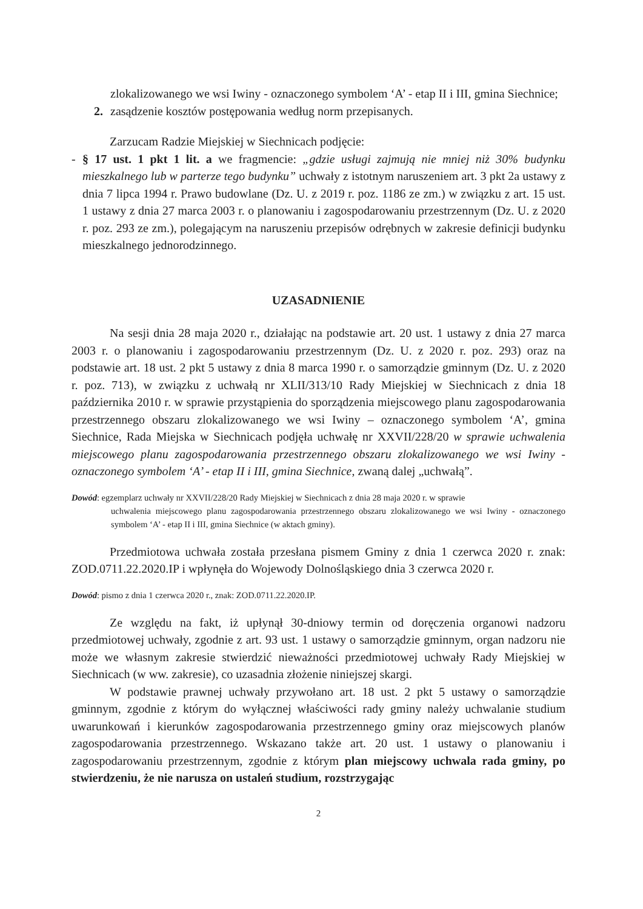zlokalizowanego we wsi Iwiny - oznaczonego symbolem ‘A’ - etap II i III, gmina Siechnice;
2. zasądzenie kosztów postępowania według norm przepisanych.
Zarzucam Radzie Miejskiej w Siechnicach podjęcie:
- § 17 ust. 1 pkt 1 lit. a we fragmencie: „gdzie usługi zajmują nie mniej niż 30% budynku mieszkalnego lub w parterze tego budynku” uchwały z istotnym naruszeniem art. 3 pkt 2a ustawy z dnia 7 lipca 1994 r. Prawo budowlane (Dz. U. z 2019 r. poz. 1186 ze zm.) w związku z art. 15 ust. 1 ustawy z dnia 27 marca 2003 r. o planowaniu i zagospodarowaniu przestrzennym (Dz. U. z 2020 r. poz. 293 ze zm.), polegającym na naruszeniu przepisów odrębnych w zakresie definicji budynku mieszkalnego jednorodzinnego.
UZASADNIENIE
Na sesji dnia 28 maja 2020 r., działając na podstawie art. 20 ust. 1 ustawy z dnia 27 marca 2003 r. o planowaniu i zagospodarowaniu przestrzennym (Dz. U. z 2020 r. poz. 293) oraz na podstawie art. 18 ust. 2 pkt 5 ustawy z dnia 8 marca 1990 r. o samorządzie gminnym (Dz. U. z 2020 r. poz. 713), w związku z uchwałą nr XLII/313/10 Rady Miejskiej w Siechnicach z dnia 18 października 2010 r. w sprawie przystąpienia do sporządzenia miejscowego planu zagospodarowania przestrzennego obszaru zlokalizowanego we wsi Iwiny – oznaczonego symbolem ‘A’, gmina Siechnice, Rada Miejska w Siechnicach podjęła uchwałę nr XXVII/228/20 w sprawie uchwalenia miejscowego planu zagospodarowania przestrzennego obszaru zlokalizowanego we wsi Iwiny - oznaczonego symbolem ‘A’ - etap II i III, gmina Siechnice, zwaną dalej „uchwałą”.
Dowód: egzemplarz uchwały nr XXVII/228/20 Rady Miejskiej w Siechnicach z dnia 28 maja 2020 r. w sprawie
uchwalenia miejscowego planu zagospodarowania przestrzennego obszaru zlokalizowanego we wsi Iwiny - oznaczonego symbolem ‘A’ - etap II i III, gmina Siechnice (w aktach gminy).
Przedmiotowa uchwała została przesłana pismem Gminy z dnia 1 czerwca 2020 r. znak: ZOD.0711.22.2020.IP i wpłynęła do Wojewody Dolnośląskiego dnia 3 czerwca 2020 r.
Dowód: pismo z dnia 1 czerwca 2020 r., znak: ZOD.0711.22.2020.IP.
Ze względu na fakt, iż upłynął 30-dniowy termin od doręczenia organowi nadzoru przedmiotowej uchwały, zgodnie z art. 93 ust. 1 ustawy o samorządzie gminnym, organ nadzoru nie może we własnym zakresie stwierdzić nieważności przedmiotowej uchwały Rady Miejskiej w Siechnicach (w ww. zakresie), co uzasadnia złożenie niniejszej skargi.
W podstawie prawnej uchwały przywołano art. 18 ust. 2 pkt 5 ustawy o samorządzie gminnym, zgodnie z którym do wyłącznej właściwości rady gminy należy uchwalanie studium uwarunkowań i kierunków zagospodarowania przestrzennego gminy oraz miejscowych planów zagospodarowania przestrzennego. Wskazano także art. 20 ust. 1 ustawy o planowaniu i zagospodarowaniu przestrzennym, zgodnie z którym plan miejscowy uchwala rada gminy, po stwierdzeniu, że nie narusza on ustaleń studium, rozstrzygając
2